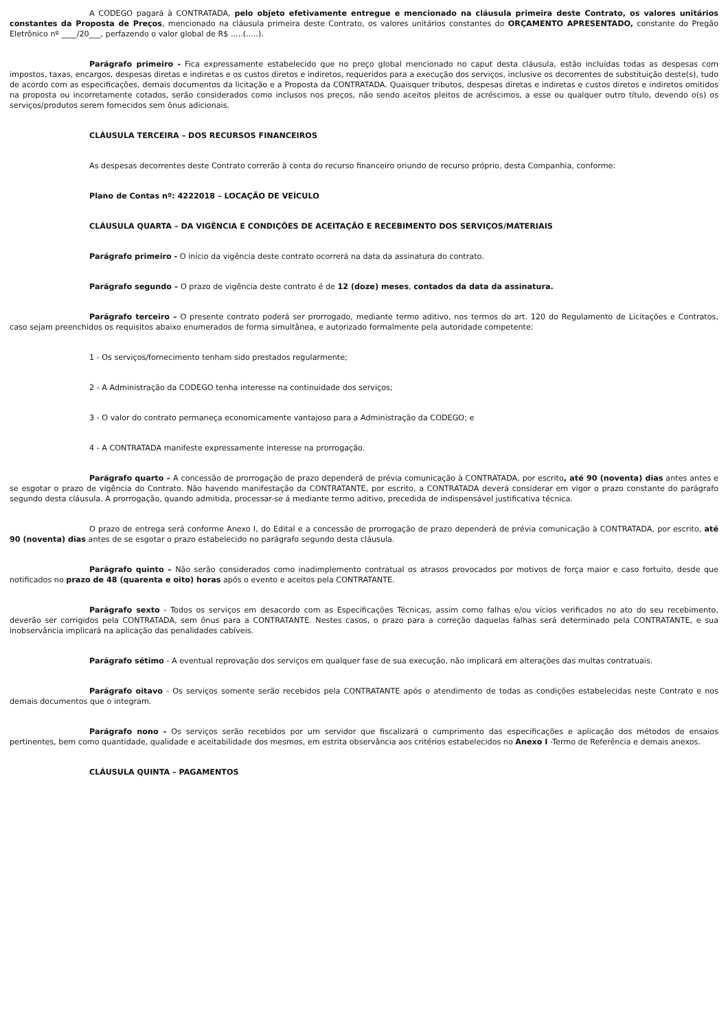A CODEGO pagará à CONTRATADA, pelo objeto efetivamente entregue e mencionado na cláusula primeira deste Contrato, os valores unitários constantes da Proposta de Preços, mencionado na cláusula primeira deste Contrato, os valores unitários constantes do ORÇAMENTO APRESENTADO, constante do Pregão Eletrônico nº ____/20___, perfazendo o valor global de R$ .....(.....).
Parágrafo primeiro - Fica expressamente estabelecido que no preço global mencionado no caput desta cláusula, estão incluídas todas as despesas com impostos, taxas, encargos, despesas diretas e indiretas e os custos diretos e indiretos, requeridos para a execução dos serviços, inclusive os decorrentes de substituição deste(s), tudo de acordo com as especificações, demais documentos da licitação e a Proposta da CONTRATADA. Quaisquer tributos, despesas diretas e indiretas e custos diretos e indiretos omitidos na proposta ou incorretamente cotados, serão considerados como inclusos nos preços, não sendo aceitos pleitos de acréscimos, a esse ou qualquer outro título, devendo o(s) os serviços/produtos serem fornecidos sem ônus adicionais.
CLÁUSULA TERCEIRA – DOS RECURSOS FINANCEIROS
As despesas decorrentes deste Contrato correrão à conta do recurso financeiro oriundo de recurso próprio, desta Companhia, conforme:
Plano de Contas nº: 4222018 – LOCAÇÃO DE VEÍCULO
CLÁUSULA QUARTA – DA VIGÊNCIA E CONDIÇÕES DE ACEITAÇÃO E RECEBIMENTO DOS SERVIÇOS/MATERIAIS
Parágrafo primeiro - O início da vigência deste contrato ocorrerá na data da assinatura do contrato.
Parágrafo segundo – O prazo de vigência deste contrato é de 12 (doze) meses, contados da data da assinatura.
Parágrafo terceiro – O presente contrato poderá ser prorrogado, mediante termo aditivo, nos termos do art. 120 do Regulamento de Licitações e Contratos, caso sejam preenchidos os requisitos abaixo enumerados de forma simultânea, e autorizado formalmente pela autoridade competente:
1 - Os serviços/fornecimento tenham sido prestados regularmente;
2 - A Administração da CODEGO tenha interesse na continuidade dos serviços;
3 - O valor do contrato permaneça economicamente vantajoso para a Administração da CODEGO; e
4 - A CONTRATADA manifeste expressamente interesse na prorrogação.
Parágrafo quarto – A concessão de prorrogação de prazo dependerá de prévia comunicação à CONTRATADA, por escrito, até 90 (noventa) dias antes antes e se esgotar o prazo de vigência do Contrato. Não havendo manifestação da CONTRATANTE, por escrito, a CONTRATADA deverá considerar em vigor o prazo constante do parágrafo segundo desta cláusula. A prorrogação, quando admitida, processar-se á mediante termo aditivo, precedida de indispensável justificativa técnica.
O prazo de entrega será conforme Anexo I, do Edital e a concessão de prorrogação de prazo dependerá de prévia comunicação à CONTRATADA, por escrito, até 90 (noventa) dias antes de se esgotar o prazo estabelecido no parágrafo segundo desta cláusula.
Parágrafo quinto – Não serão considerados como inadimplemento contratual os atrasos provocados por motivos de força maior e caso fortuito, desde que notificados no prazo de 48 (quarenta e oito) horas após o evento e aceitos pela CONTRATANTE.
Parágrafo sexto - Todos os serviços em desacordo com as Especificações Técnicas, assim como falhas e/ou vícios verificados no ato do seu recebimento, deverão ser corrigidos pela CONTRATADA, sem ônus para a CONTRATANTE. Nestes casos, o prazo para a correção daquelas falhas será determinado pela CONTRATANTE, e sua inobservância implicará na aplicação das penalidades cabíveis.
Parágrafo sétimo - A eventual reprovação dos serviços em qualquer fase de sua execução, não implicará em alterações das multas contratuais.
Parágrafo oitavo - Os serviços somente serão recebidos pela CONTRATANTE após o atendimento de todas as condições estabelecidas neste Contrato e nos demais documentos que o integram.
Parágrafo nono - Os serviços serão recebidos por um servidor que fiscalizará o cumprimento das especificações e aplicação dos métodos de ensaios pertinentes, bem como quantidade, qualidade e aceitabilidade dos mesmos, em estrita observância aos critérios estabelecidos no Anexo I -Termo de Referência e demais anexos.
CLÁUSULA QUINTA – PAGAMENTOS